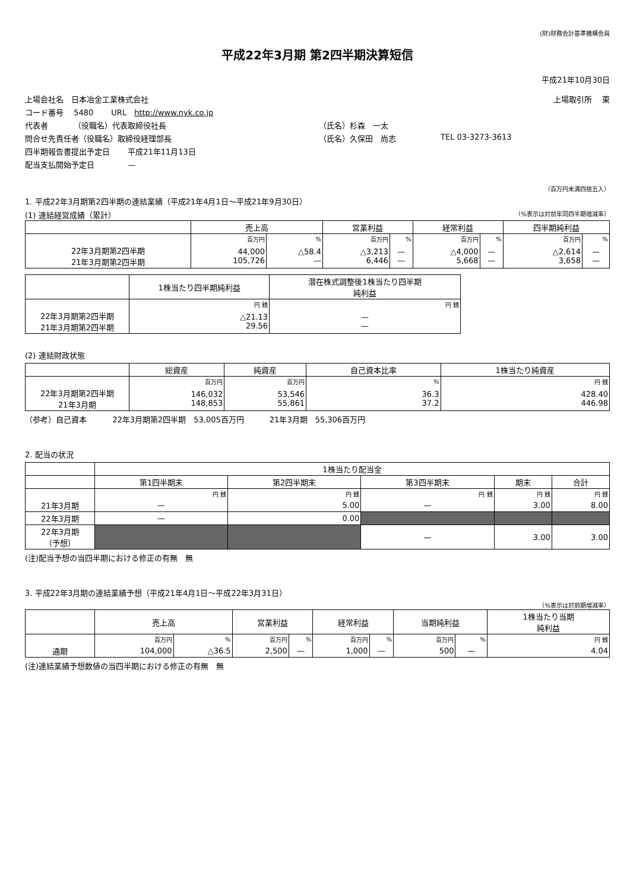(財)財務会計基準機構会員
平成22年3月期 第2四半期決算短信
平成21年10月30日
上場会社名　日本冶金工業株式会社 上場取引所　 東
コード番号　 5480　　 URL　http://www.nyk.co.jp
代表者　　　 （役職名）代表取締役社長 （氏名）杉森　一太
問合せ先責任者（役職名）取締役経理部長 （氏名）久保田　尚志 TEL 03-3273-3613
四半期報告書提出予定日　　 平成21年11月13日
配当支払開始予定日　　　　 —
（百万円未満四捨五入）
1. 平成22年3月期第2四半期の連結業績（平成21年4月1日～平成21年9月30日）
(1) 連結経営成績（累計） （%表示は対前年同四半期増減率）
| | 売上高 | | 営業利益 | | 経常利益 | | 四半期純利益 | |
| --- | --- | --- | --- | --- | --- | --- | --- | --- |
| | 百万円 | % | 百万円 | % | 百万円 | % | 百万円 | % |
| 22年3月期第2四半期 21年3月期第2四半期 | 44,000 105,726 | △58.4 — | △3,213 6,446 | — — | △4,000 5,668 | — — | △2,614 3,658 | — — |
| | 1株当たり四半期純利益 | 潜在株式調整後1株当たり四半期 純利益 |
| --- | --- | --- |
| | 円 銭 | 円 銭 |
| 22年3月期第2四半期 21年3月期第2四半期 | △21.13 29.56 | — — |
(2) 連結財政状態
| | 総資産 | 純資産 | 自己資本比率 | 1株当たり純資産 |
| --- | --- | --- | --- | --- |
| | 百万円 | 百万円 | % | 円 銭 |
| 22年3月期第2四半期 21年3月期 | 146,032 148,853 | 53,546 55,861 | 36.3 37.2 | 428.40 446.98 |
（参考）自己資本　　　 22年3月期第2四半期　53,005百万円　　　 21年3月期　55,306百万円
2. 配当の状況
| | 1株当たり配当金 | | | | |
| --- | --- | --- | --- | --- | --- |
| | 第1四半期末 | 第2四半期末 | 第3四半期末 | 期末 | 合計 |
| | 円 銭 | 円 銭 | 円 銭 | 円 銭 | 円 銭 |
| 21年3月期 | — | 5.00 | — | 3.00 | 8.00 |
| 22年3月期 | — | 0.00 | | | |
| 22年3月期 （予想） | | | — | 3.00 | 3.00 |
(注)配当予想の当四半期における修正の有無　無
3. 平成22年3月期の連結業績予想（平成21年4月1日～平成22年3月31日）
（%表示は対前期増減率）
| | 売上高 | | 営業利益 | | 経常利益 | | 当期純利益 | | 1株当たり当期 純利益 |
| --- | --- | --- | --- | --- | --- | --- | --- | --- | --- |
| | 百万円 | % | 百万円 | % | 百万円 | % | 百万円 | % | 円 銭 |
| 通期 | 104,000 | △36.5 | 2,500 | — | 1,000 | — | 500 | — | 4.04 |
(注)連結業績予想数値の当四半期における修正の有無　無